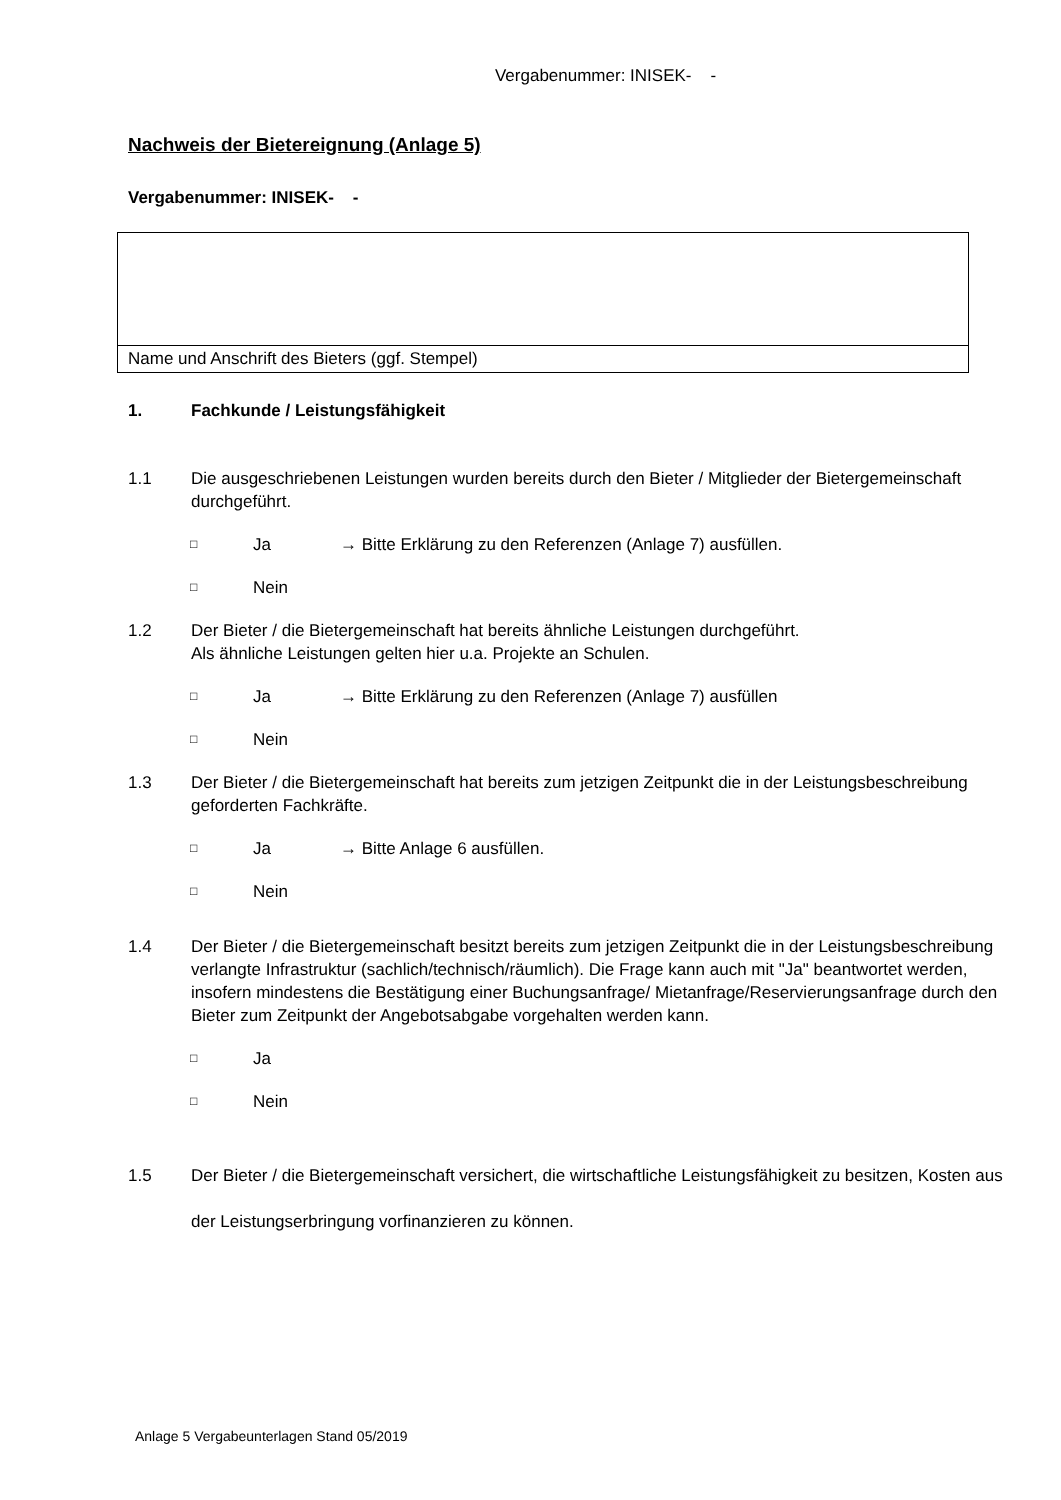Vergabenummer: INISEK- -
Nachweis der Bietereignung (Anlage 5)
Vergabenummer: INISEK- -
Name und Anschrift des Bieters (ggf. Stempel)
1. Fachkunde / Leistungsfähigkeit
1.1 Die ausgeschriebenen Leistungen wurden bereits durch den Bieter / Mitglieder der Bietergemeinschaft durchgeführt.
□ Ja → Bitte Erklärung zu den Referenzen (Anlage 7) ausfüllen.
□ Nein
1.2 Der Bieter / die Bietergemeinschaft hat bereits ähnliche Leistungen durchgeführt.
Als ähnliche Leistungen gelten hier u.a. Projekte an Schulen.
□ Ja → Bitte Erklärung zu den Referenzen (Anlage 7) ausfüllen
□ Nein
1.3 Der Bieter / die Bietergemeinschaft hat bereits zum jetzigen Zeitpunkt die in der Leistungsbeschreibung geforderten Fachkräfte.
□ Ja → Bitte Anlage 6 ausfüllen.
□ Nein
1.4 Der Bieter / die Bietergemeinschaft besitzt bereits zum jetzigen Zeitpunkt die in der Leistungsbeschreibung verlangte Infrastruktur (sachlich/technisch/räumlich). Die Frage kann auch mit "Ja" beantwortet werden, insofern mindestens die Bestätigung einer Buchungsanfrage/ Mietanfrage/Reservierungsanfrage durch den Bieter zum Zeitpunkt der Angebotsabgabe vorgehalten werden kann.
□ Ja
□ Nein
1.5 Der Bieter / die Bietergemeinschaft versichert, die wirtschaftliche Leistungsfähigkeit zu besitzen, Kosten aus der Leistungserbringung vorfinanzieren zu können.
Anlage 5 Vergabeunterlagen Stand 05/2019